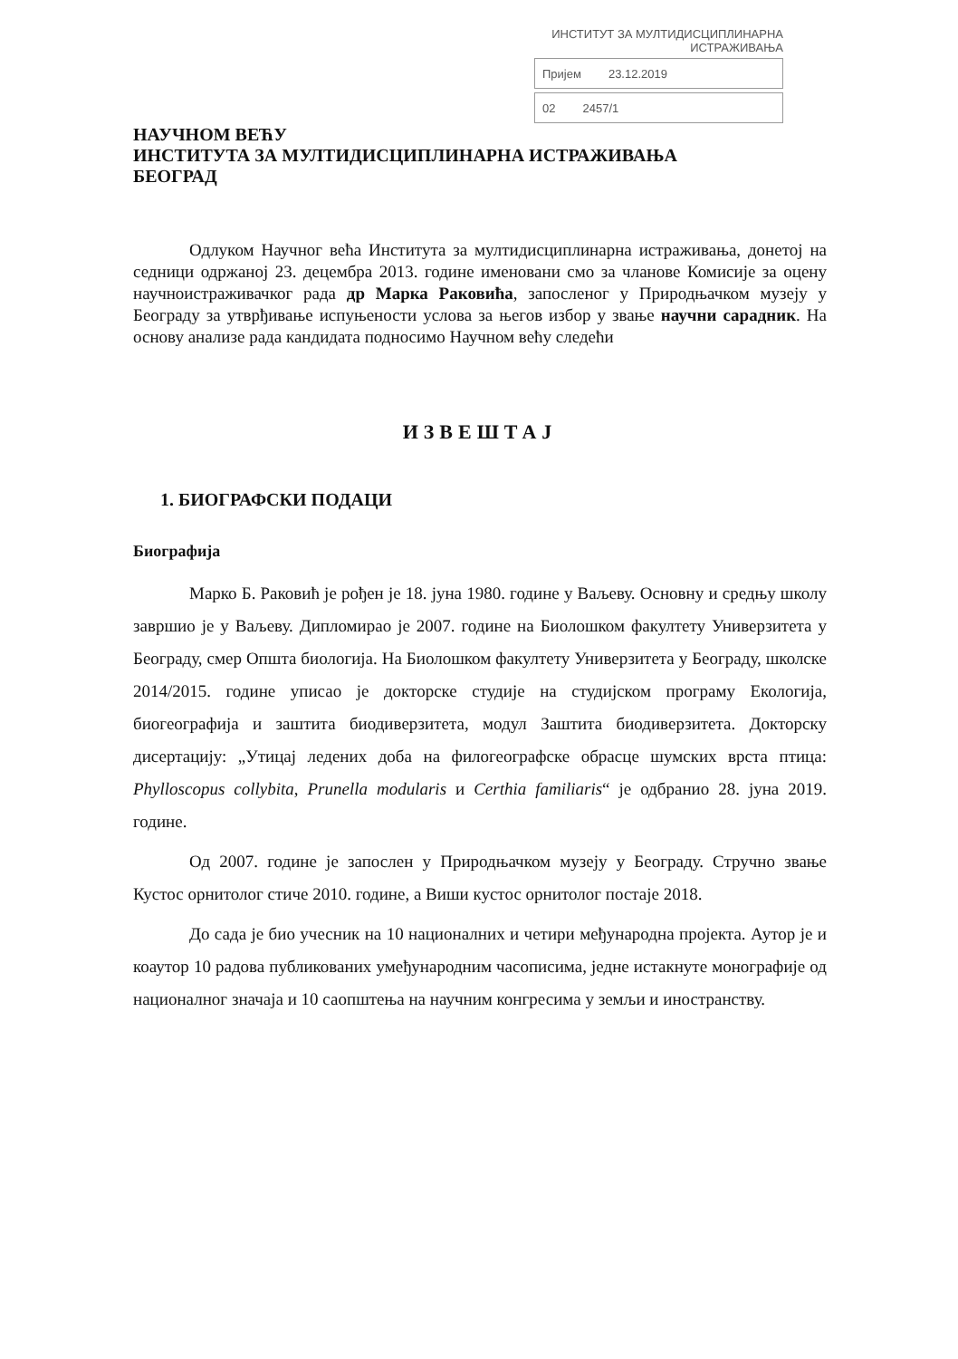ИНСТИТУТ ЗА МУЛТИДИСЦИПЛИНАРНА ИСТРАЖИВАЊА
Пријем 23.12.2019
02 2457/1
НАУЧНОМ ВЕЋУ
ИНСТИТУТА ЗА МУЛТИДИСЦИПЛИНАРНА ИСТРАЖИВАЊА
БЕОГРАД
Одлуком Научног већа Института за мултидисциплинарна истраживања, донетој на седници одржаној 23. децембра 2013. године именовани смо за чланове Комисије за оцену научноистраживачког рада др Марка Раковића, запосленог у Природњачком музеју у Београду за утврђивање испуњености услова за његов избор у звање научни сарадник. На основу анализе рада кандидата подносимо Научном већу следећи
ИЗВЕШТАЈ
1. БИОГРАФСКИ ПОДАЦИ
Биографија
Марко Б. Раковић је рођен је 18. јуна 1980. године у Ваљеву. Основну и средњу школу завршио је у Ваљеву. Дипломирао је 2007. године на Биолошком факултету Универзитета у Београду, смер Општа биологија. На Биолошком факултету Универзитета у Београду, школске 2014/2015. године уписао је докторске студије на студијском програму Екологија, биогеографија и заштита биодиверзитета, модул Заштита биодиверзитета. Докторску дисертацију: „Утицај ледених доба на филогеографске обрасце шумских врста птица: Phylloscopus collybita, Prunella modularis и Certhia familiaris“ је одбранио 28. јуна 2019. године.
Од 2007. године је запослен у Природњачком музеју у Београду. Стручно звање Кустос орнитолог стиче 2010. године, а Виши кустос орнитолог постаје 2018.
До сада је био учесник на 10 националних и четири међународна пројекта. Аутор је и коаутор 10 радова публикованих умеђународним часописима, једне истакнуте монографије од националног значаја и 10 саопштења на научним конгресима у земљи и иностранству.